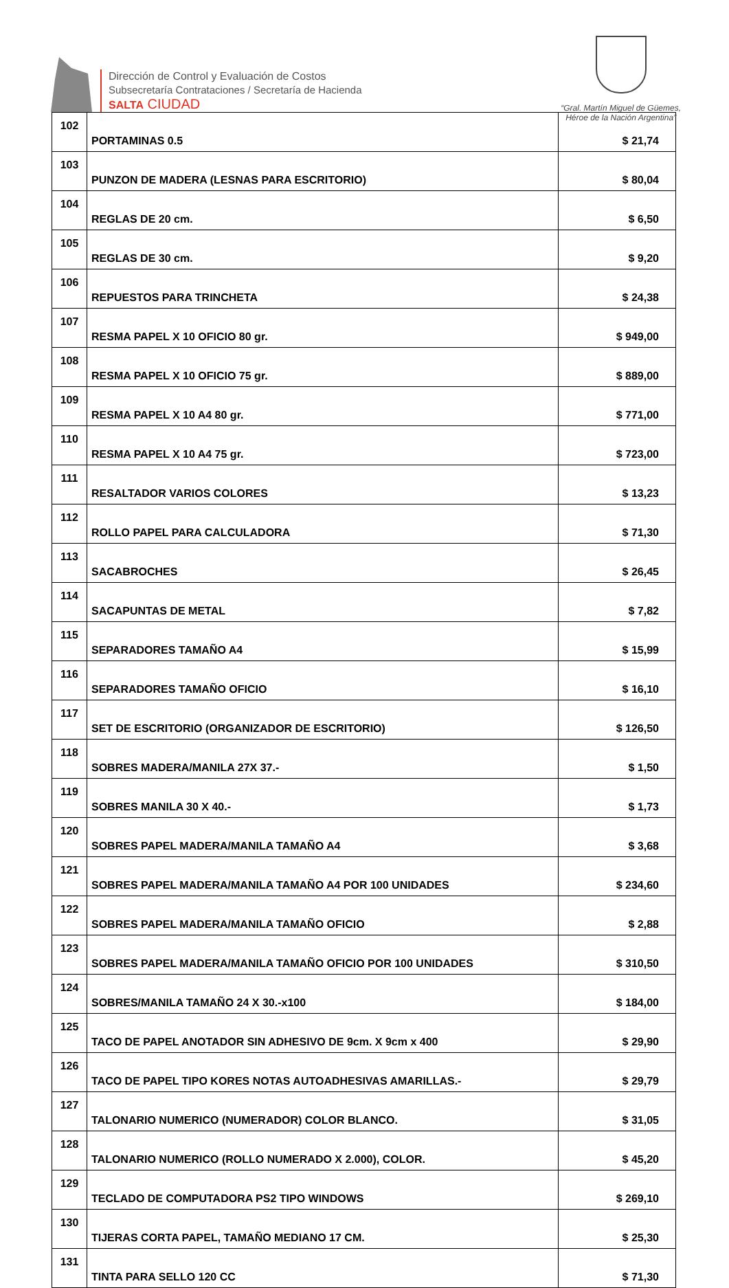Dirección de Control y Evaluación de Costos
Subsecretaría Contrataciones / Secretaría de Hacienda
SALTA CIUDAD
“Gral. Martín Miguel de Güemes,
Héroe de la Nación Argentina”
| 102 | PORTAMINAS 0.5 | $ 21,74 |
| 103 | PUNZON DE MADERA (LESNAS PARA ESCRITORIO) | $ 80,04 |
| 104 | REGLAS DE 20 cm. | $ 6,50 |
| 105 | REGLAS DE 30 cm. | $ 9,20 |
| 106 | REPUESTOS PARA TRINCHETA | $ 24,38 |
| 107 | RESMA PAPEL X 10 OFICIO 80 gr. | $ 949,00 |
| 108 | RESMA PAPEL X 10 OFICIO 75 gr. | $ 889,00 |
| 109 | RESMA PAPEL X 10 A4 80 gr. | $ 771,00 |
| 110 | RESMA PAPEL X 10 A4 75 gr. | $ 723,00 |
| 111 | RESALTADOR VARIOS COLORES | $ 13,23 |
| 112 | ROLLO PAPEL PARA CALCULADORA | $ 71,30 |
| 113 | SACABROCHES | $ 26,45 |
| 114 | SACAPUNTAS DE METAL | $ 7,82 |
| 115 | SEPARADORES TAMAÑO A4 | $ 15,99 |
| 116 | SEPARADORES TAMAÑO OFICIO | $ 16,10 |
| 117 | SET DE ESCRITORIO (ORGANIZADOR DE ESCRITORIO) | $ 126,50 |
| 118 | SOBRES MADERA/MANILA 27X 37.- | $ 1,50 |
| 119 | SOBRES MANILA 30 X 40.- | $ 1,73 |
| 120 | SOBRES PAPEL MADERA/MANILA TAMAÑO A4 | $ 3,68 |
| 121 | SOBRES PAPEL MADERA/MANILA TAMAÑO A4 POR 100 UNIDADES | $ 234,60 |
| 122 | SOBRES PAPEL MADERA/MANILA TAMAÑO OFICIO | $ 2,88 |
| 123 | SOBRES PAPEL MADERA/MANILA TAMAÑO OFICIO POR 100 UNIDADES | $ 310,50 |
| 124 | SOBRES/MANILA TAMAÑO 24 X 30.-x100 | $ 184,00 |
| 125 | TACO DE PAPEL ANOTADOR SIN ADHESIVO DE 9cm. X 9cm x 400 | $ 29,90 |
| 126 | TACO DE PAPEL TIPO KORES NOTAS AUTOADHESIVAS AMARILLAS.- | $ 29,79 |
| 127 | TALONARIO NUMERICO (NUMERADOR) COLOR BLANCO. | $ 31,05 |
| 128 | TALONARIO NUMERICO (ROLLO NUMERADO X 2.000), COLOR. | $ 45,20 |
| 129 | TECLADO DE COMPUTADORA PS2 TIPO WINDOWS | $ 269,10 |
| 130 | TIJERAS CORTA PAPEL, TAMAÑO MEDIANO 17 CM. | $ 25,30 |
| 131 | TINTA PARA SELLO 120 CC | $ 71,30 |